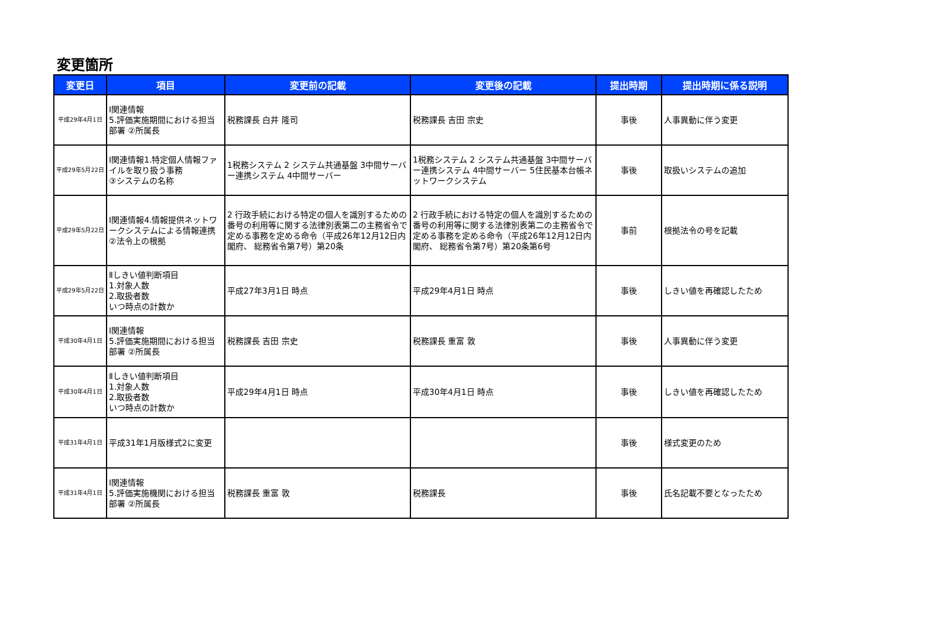変更箇所
| 変更日 | 項目 | 変更前の記載 | 変更後の記載 | 提出時期 | 提出時期に係る説明 |
| --- | --- | --- | --- | --- | --- |
| 平成29年4月1日 | Ⅰ関連情報 5.評価実施期間における担当部署 ②所属長 | 税務課長 白井 隆司 | 税務課長 吉田 宗史 | 事後 | 人事異動に伴う変更 |
| 平成29年5月22日 | Ⅰ関連情報1.特定個人情報ファイルを取り扱う事務 ③システムの名称 | 1税務システム 2 システム共通基盤 3中間サーバー連携システム 4中間サーバー | 1税務システム 2 システム共通基盤 3中間サーバー連携システム 4中間サーバー 5住民基本台帳ネットワークシステム | 事後 | 取扱いシステムの追加 |
| 平成29年5月22日 | Ⅰ関連情報4.情報提供ネットワークシステムによる情報連携 ②法令上の根拠 | 2 行政手続における特定の個人を識別するための番号の利用等に関する法律別表第二の主務省令で定める事務を定める命令（平成26年12月12日内閣府、 総務省令第7号）第20条 | 2 行政手続における特定の個人を識別するための番号の利用等に関する法律別表第二の主務省令で定める事務を定める命令（平成26年12月12日内閣府、 総務省令第7号）第20条第6号 | 事前 | 根拠法令の号を記載 |
| 平成29年5月22日 | Ⅱしきい値判断項目 1.対象人数 2.取扱者数 いつ時点の計数か | 平成27年3月1日 時点 | 平成29年4月1日 時点 | 事後 | しきい値を再確認したため |
| 平成30年4月1日 | Ⅰ関連情報 5.評価実施期間における担当部署 ②所属長 | 税務課長 吉田 宗史 | 税務課長 重富 敦 | 事後 | 人事異動に伴う変更 |
| 平成30年4月1日 | Ⅱしきい値判断項目 1.対象人数 2.取扱者数 いつ時点の計数か | 平成29年4月1日 時点 | 平成30年4月1日 時点 | 事後 | しきい値を再確認したため |
| 平成31年4月1日 | 平成31年1月版様式2に変更 | | | 事後 | 様式変更のため |
| 平成31年4月1日 | Ⅰ関連情報 5.評価実施機関における担当部署 ②所属長 | 税務課長 重富 敦 | 税務課長 | 事後 | 氏名記載不要となったため |